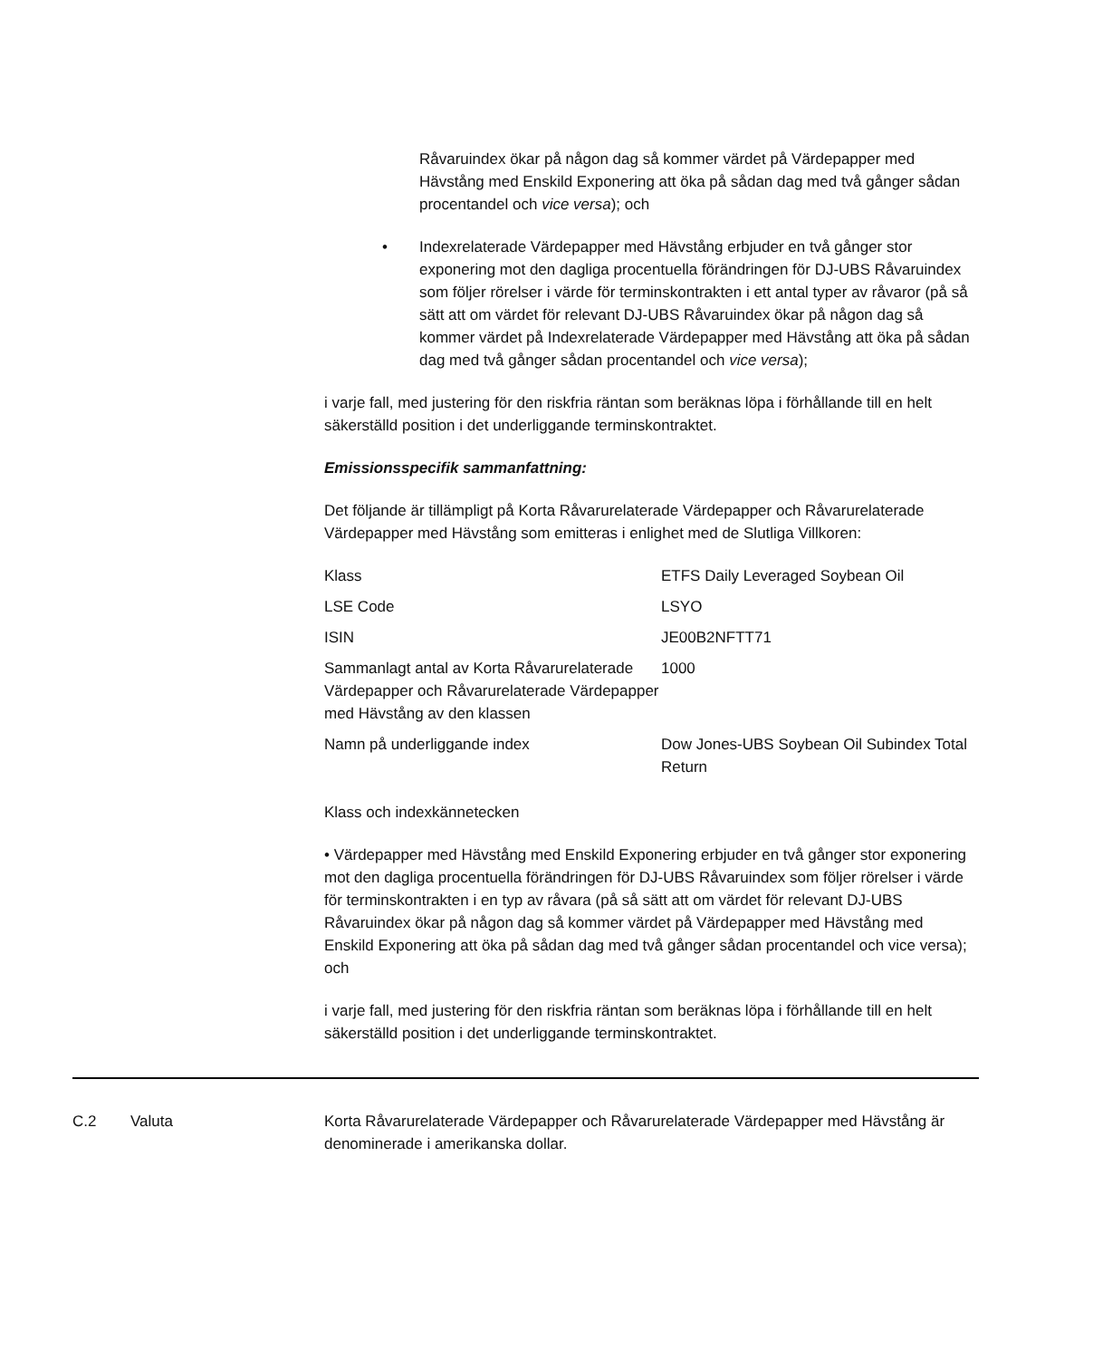Råvaruindex ökar på någon dag så kommer värdet på Värdepapper med Hävstång med Enskild Exponering att öka på sådan dag med två gånger sådan procentandel och vice versa); och
• Indexrelaterade Värdepapper med Hävstång erbjuder en två gånger stor exponering mot den dagliga procentuella förändringen för DJ-UBS Råvaruindex som följer rörelser i värde för terminskontrakten i ett antal typer av råvaror (på så sätt att om värdet för relevant DJ-UBS Råvaruindex ökar på någon dag så kommer värdet på Indexrelaterade Värdepapper med Hävstång att öka på sådan dag med två gånger sådan procentandel och vice versa);
i varje fall, med justering för den riskfria räntan som beräknas löpa i förhållande till en helt säkerställd position i det underliggande terminskontraktet.
Emissionsspecifik sammanfattning:
Det följande är tillämpligt på Korta Råvarurelaterade Värdepapper och Råvarurelaterade Värdepapper med Hävstång som emitteras i enlighet med de Slutliga Villkoren:
| Klass | ETFS Daily Leveraged Soybean Oil |
| LSE Code | LSYO |
| ISIN | JE00B2NFTT71 |
| Sammanlagt antal av Korta Råvarurelaterade Värdepapper och Råvarurelaterade Värdepapper med Hävstång av den klassen | 1000 |
| Namn på underliggande index | Dow Jones-UBS Soybean Oil Subindex Total Return |
Klass och indexkännetecken
• Värdepapper med Hävstång med Enskild Exponering erbjuder en två gånger stor exponering mot den dagliga procentuella förändringen för DJ-UBS Råvaruindex som följer rörelser i värde för terminskontrakten i en typ av råvara (på så sätt att om värdet för relevant DJ-UBS Råvaruindex ökar på någon dag så kommer värdet på Värdepapper med Hävstång med Enskild Exponering att öka på sådan dag med två gånger sådan procentandel och vice versa); och
i varje fall, med justering för den riskfria räntan som beräknas löpa i förhållande till en helt säkerställd position i det underliggande terminskontraktet.
C.2 Valuta Korta Råvarurelaterade Värdepapper och Råvarurelaterade Värdepapper med Hävstång är denominerade i amerikanska dollar.